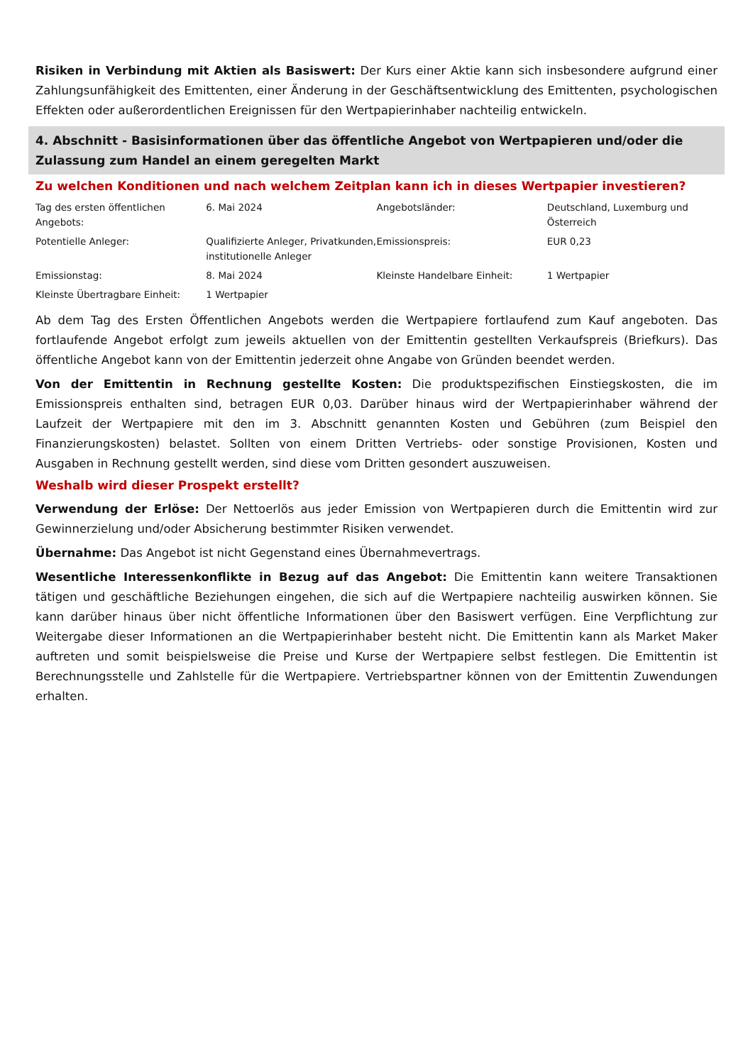Risiken in Verbindung mit Aktien als Basiswert: Der Kurs einer Aktie kann sich insbesondere aufgrund einer Zahlungsunfähigkeit des Emittenten, einer Änderung in der Geschäftsentwicklung des Emittenten, psychologischen Effekten oder außerordentlichen Ereignissen für den Wertpapierinhaber nachteilig entwickeln.
4. Abschnitt - Basisinformationen über das öffentliche Angebot von Wertpapieren und/oder die Zulassung zum Handel an einem geregelten Markt
Zu welchen Konditionen und nach welchem Zeitplan kann ich in dieses Wertpapier investieren?
| Tag des ersten öffentlichen Angebots: | 6. Mai 2024 | Angebotsländer: | Deutschland, Luxemburg und Österreich |
| Potentielle Anleger: | Qualifizierte Anleger, Privatkunden, institutionelle Anleger | Emissionspreis: | EUR 0,23 |
| Emissionstag: | 8. Mai 2024 | Kleinste Handelbare Einheit: | 1 Wertpapier |
| Kleinste Übertragbare Einheit: | 1 Wertpapier | | |
Ab dem Tag des Ersten Öffentlichen Angebots werden die Wertpapiere fortlaufend zum Kauf angeboten. Das fortlaufende Angebot erfolgt zum jeweils aktuellen von der Emittentin gestellten Verkaufspreis (Briefkurs). Das öffentliche Angebot kann von der Emittentin jederzeit ohne Angabe von Gründen beendet werden.
Von der Emittentin in Rechnung gestellte Kosten: Die produktspezifischen Einstiegskosten, die im Emissionspreis enthalten sind, betragen EUR 0,03. Darüber hinaus wird der Wertpapierinhaber während der Laufzeit der Wertpapiere mit den im 3. Abschnitt genannten Kosten und Gebühren (zum Beispiel den Finanzierungskosten) belastet. Sollten von einem Dritten Vertriebs- oder sonstige Provisionen, Kosten und Ausgaben in Rechnung gestellt werden, sind diese vom Dritten gesondert auszuweisen.
Weshalb wird dieser Prospekt erstellt?
Verwendung der Erlöse: Der Nettoerlös aus jeder Emission von Wertpapieren durch die Emittentin wird zur Gewinnerzielung und/oder Absicherung bestimmter Risiken verwendet.
Übernahme: Das Angebot ist nicht Gegenstand eines Übernahmevertrags.
Wesentliche Interessenkonflikte in Bezug auf das Angebot: Die Emittentin kann weitere Transaktionen tätigen und geschäftliche Beziehungen eingehen, die sich auf die Wertpapiere nachteilig auswirken können. Sie kann darüber hinaus über nicht öffentliche Informationen über den Basiswert verfügen. Eine Verpflichtung zur Weitergabe dieser Informationen an die Wertpapierinhaber besteht nicht. Die Emittentin kann als Market Maker auftreten und somit beispielsweise die Preise und Kurse der Wertpapiere selbst festlegen. Die Emittentin ist Berechnungsstelle und Zahlstelle für die Wertpapiere. Vertriebspartner können von der Emittentin Zuwendungen erhalten.